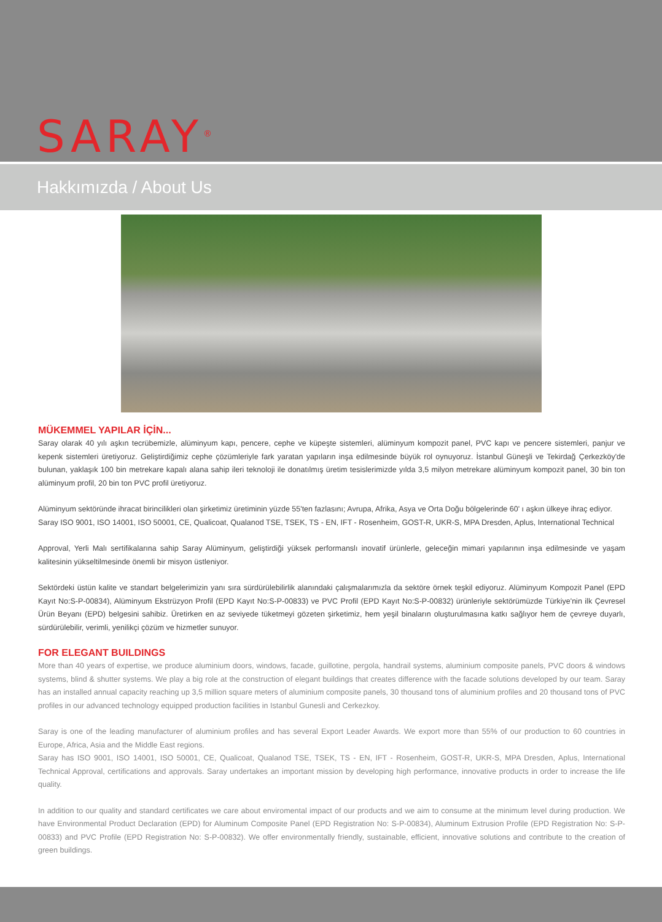SARAY<sup>®</sup>
Hakkımızda / About Us
MÜKEMMEL YAPILAR İÇİN...
Saray olarak 40 yılı aşkın tecrübemizle, alüminyum kapı, pencere, cephe ve küpeşte sistemleri, alüminyum kompozit panel, PVC kapı ve pencere sistemleri, panjur ve kepenk sistemleri üretiyoruz. Geliştirdiğimiz cephe çözümleriyle fark yaratan yapıların inşa edilmesinde büyük rol oynuyoruz. İstanbul Güneşli ve Tekirdağ Çerkezköy'de bulunan, yaklaşık 100 bin metrekare kapalı alana sahip ileri teknoloji ile donatılmış üretim tesislerimizde yılda 3,5 milyon metrekare alüminyum kompozit panel, 30 bin ton alüminyum profil, 20 bin ton PVC profil üretiyoruz.
Alüminyum sektöründe ihracat birincilikleri olan şirketimiz üretiminin yüzde 55'ten fazlasını; Avrupa, Afrika, Asya ve Orta Doğu bölgelerinde 60' ı aşkın ülkeye ihraç ediyor.
Saray ISO 9001, ISO 14001, ISO 50001, CE, Qualicoat, Qualanod TSE, TSEK, TS - EN, IFT - Rosenheim, GOST-R, UKR-S, MPA Dresden, Aplus, International Technical
Approval, Yerli Malı sertifikalarına sahip Saray Alüminyum, geliştirdiği yüksek performanslı inovatif ürünlerle, geleceğin mimari yapılarının inşa edilmesinde ve yaşam kalitesinin yükseltilmesinde önemli bir misyon üstleniyor.
Sektördeki üstün kalite ve standart belgelerimizin yanı sıra sürdürülebilirlik alanındaki çalışmalarımızla da sektöre örnek teşkil ediyoruz. Alüminyum Kompozit Panel (EPD Kayıt No:S-P-00834), Alüminyum Ekstrüzyon Profil (EPD Kayıt No:S-P-00833) ve PVC Profil (EPD Kayıt No:S-P-00832) ürünleriyle sektörümüzde Türkiye'nin ilk Çevresel Ürün Beyanı (EPD) belgesini sahibiz. Üretirken en az seviyede tüketmeyi gözeten şirketimiz, hem yeşil binaların oluşturulmasına katkı sağlıyor hem de çevreye duyarlı, sürdürülebilir, verimli, yenilikçi çözüm ve hizmetler sunuyor.
FOR ELEGANT BUILDINGS
More than 40 years of expertise, we produce aluminium doors, windows, facade, guillotine, pergola, handrail systems, aluminium composite panels, PVC doors & windows systems, blind & shutter systems. We play a big role at the construction of elegant buildings that creates difference with the facade solutions developed by our team. Saray has an installed annual capacity reaching up 3,5 million square meters of aluminium composite panels, 30 thousand tons of aluminium profiles and 20 thousand tons of PVC profiles in our advanced technology equipped production facilities in Istanbul Gunesli and Cerkezkoy.
Saray is one of the leading manufacturer of aluminium profiles and has several Export Leader Awards. We export more than 55% of our production to 60 countries in Europe, Africa, Asia and the Middle East regions.
Saray has ISO 9001, ISO 14001, ISO 50001, CE, Qualicoat, Qualanod TSE, TSEK, TS - EN, IFT - Rosenheim, GOST-R, UKR-S, MPA Dresden, Aplus, International Technical Approval, certifications and approvals. Saray undertakes an important mission by developing high performance, innovative products in order to increase the life quality.
In addition to our quality and standard certificates we care about enviromental impact of our products and we aim to consume at the minimum level during production. We have Environmental Product Declaration (EPD) for Aluminum Composite Panel (EPD Registration No: S-P-00834), Aluminum Extrusion Profile (EPD Registration No: S-P-00833) and PVC Profile (EPD Registration No: S-P-00832). We offer environmentally friendly, sustainable, efficient, innovative solutions and contribute to the creation of green buildings.